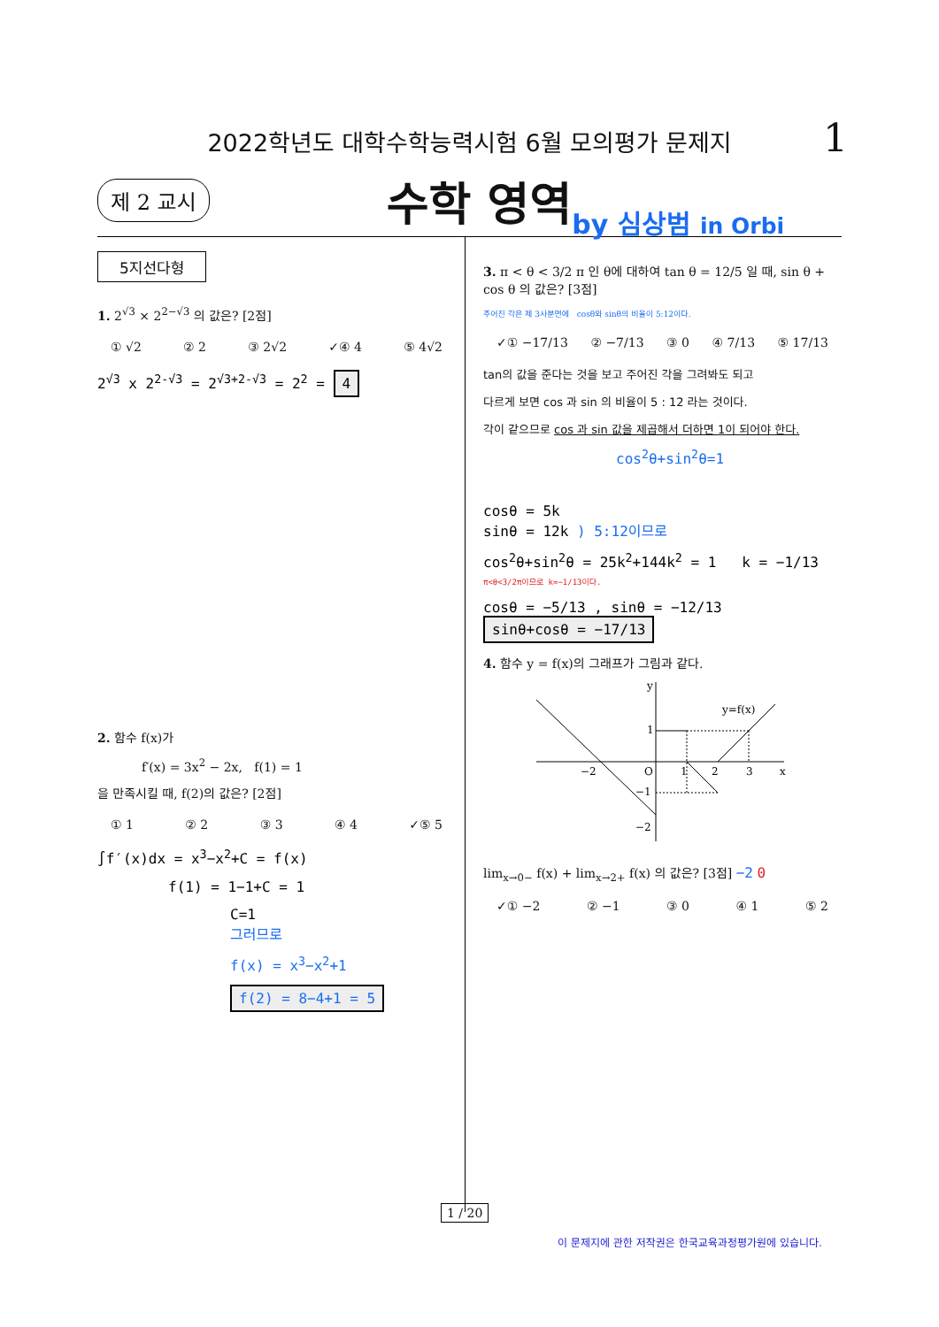2022학년도 대학수학능력시험 6월 모의평가 문제지
1
제 2 교시 수학 영역 by 심상범 in Orbi
5지선다형
1. 2<sup>√3</sup> × 2<sup>2−√3</sup> 의 값은? [2점]
① √2 ② 2 ③ 2√2 ✓④ 4 ⑤ 4√2
2<sup>√3</sup> x 2<sup>2-√3</sup> = 2<sup>√3+2-√3</sup> = 2<sup>2</sup> = 4
2. 함수 f(x)가
f′(x) = 3x<sup>2</sup> − 2x, f(1) = 1
을 만족시킬 때, f(2)의 값은? [2점]
① 1 ② 2 ③ 3 ④ 4 ✓⑤ 5
∫f′(x)dx = x<sup>3</sup>−x<sup>2</sup>+C = f(x)
f(1) = 1−1+C = 1
C=1
그러므로
f(x) = x<sup>3</sup>−x<sup>2</sup>+1
f(2) = 8−4+1 = 5
3. π < θ < 3/2 π 인 θ에 대하여 tan θ = 12/5 일 때, sin θ + cos θ 의 값은? [3점]
주어진 각은 제 3사분면에 cosθ와 sinθ의 비율이 5:12이다.
✓① −17/13 ② −7/13 ③ 0 ④ 7/13 ⑤ 17/13
tan의 값을 준다는 것을 보고 주어진 각을 그려봐도 되고
다르게 보면 cos 과 sin 의 비율이 5 : 12 라는 것이다.
각이 같으므로 cos 과 sin 값을 제곱해서 더하면 1이 되어야 한다.
cos<sup>2</sup>θ+sin<sup>2</sup>θ=1
cosθ = 5k
sinθ = 12k ) 5:12이므로
cos<sup>2</sup>θ+sin<sup>2</sup>θ = 25k<sup>2</sup>+144k<sup>2</sup> = 1 k = −1/13 π<θ<3/2π이므로 k=−1/13이다.
cosθ = −5/13 , sinθ = −12/13 sinθ+cosθ = −17/13
4. 함수 y = f(x)의 그래프가 그림과 같다.
y
y=f(x)
1
−2
O
1
2
3
x
−1
−2
lim<sub>x→0−</sub> f(x) + lim<sub>x→2+</sub> f(x) 의 값은? [3점] −2 0
✓① −2 ② −1 ③ 0 ④ 1 ⑤ 2
1 / 20
이 문제지에 관한 저작권은 한국교육과정평가원에 있습니다.